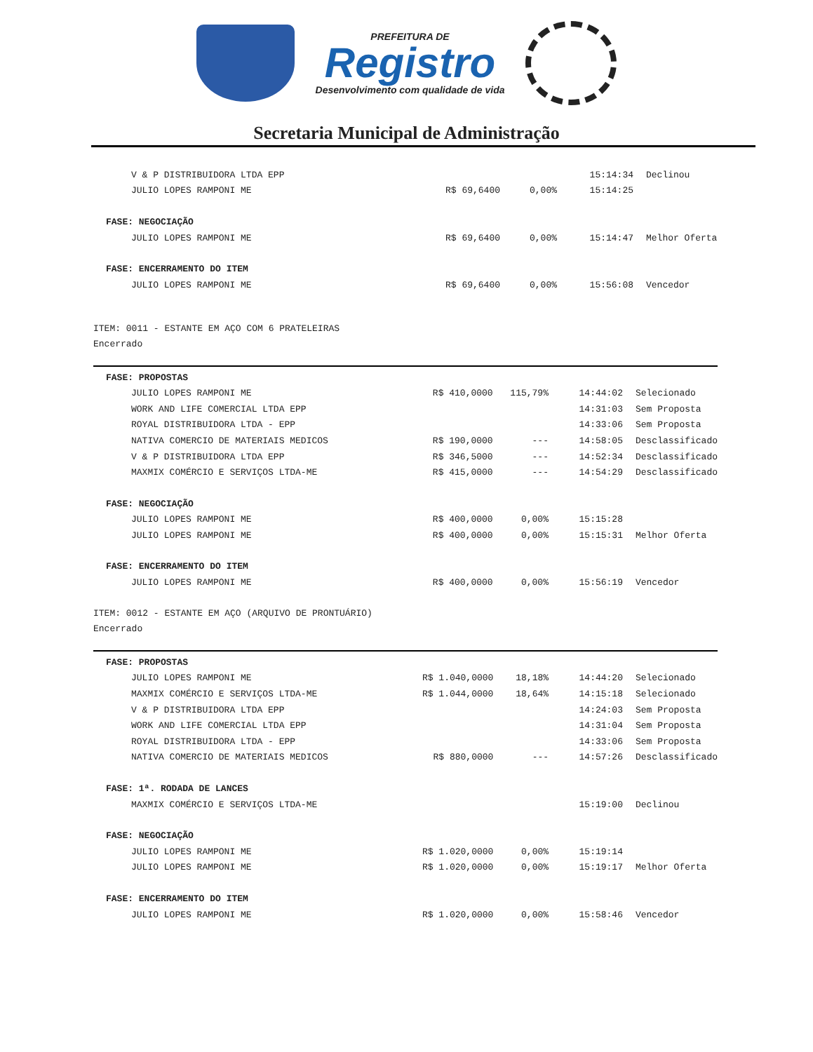PREFEITURA DE
Registro
Desenvolvimento com qualidade de vida
Secretaria Municipal de Administração
| V & P DISTRIBUIDORA LTDA EPP | | | 15:14:34 | Declinou |
| JULIO LOPES RAMPONI ME | R$ 69,6400 | 0,00% | 15:14:25 | |
| FASE: NEGOCIAÇÃO | | | | |
| JULIO LOPES RAMPONI ME | R$ 69,6400 | 0,00% | 15:14:47 | Melhor Oferta |
| FASE: ENCERRAMENTO DO ITEM | | | | |
| JULIO LOPES RAMPONI ME | R$ 69,6400 | 0,00% | 15:56:08 | Vencedor |
ITEM: 0011 - ESTANTE EM AÇO COM 6 PRATELEIRAS
Encerrado
| FASE: PROPOSTAS | | | | |
| JULIO LOPES RAMPONI ME | R$ 410,0000 | 115,79% | 14:44:02 | Selecionado |
| WORK AND LIFE COMERCIAL LTDA EPP | | | 14:31:03 | Sem Proposta |
| ROYAL DISTRIBUIDORA LTDA - EPP | | | 14:33:06 | Sem Proposta |
| NATIVA COMERCIO DE MATERIAIS MEDICOS | R$ 190,0000 | --- | 14:58:05 | Desclassificado |
| V & P DISTRIBUIDORA LTDA EPP | R$ 346,5000 | --- | 14:52:34 | Desclassificado |
| MAXMIX COMÉRCIO E SERVIÇOS LTDA-ME | R$ 415,0000 | --- | 14:54:29 | Desclassificado |
| FASE: NEGOCIAÇÃO | | | | |
| JULIO LOPES RAMPONI ME | R$ 400,0000 | 0,00% | 15:15:28 | |
| JULIO LOPES RAMPONI ME | R$ 400,0000 | 0,00% | 15:15:31 | Melhor Oferta |
| FASE: ENCERRAMENTO DO ITEM | | | | |
| JULIO LOPES RAMPONI ME | R$ 400,0000 | 0,00% | 15:56:19 | Vencedor |
ITEM: 0012 - ESTANTE EM AÇO (ARQUIVO DE PRONTUÁRIO)
Encerrado
| FASE: PROPOSTAS | | | | |
| JULIO LOPES RAMPONI ME | R$ 1.040,0000 | 18,18% | 14:44:20 | Selecionado |
| MAXMIX COMÉRCIO E SERVIÇOS LTDA-ME | R$ 1.044,0000 | 18,64% | 14:15:18 | Selecionado |
| V & P DISTRIBUIDORA LTDA EPP | | | 14:24:03 | Sem Proposta |
| WORK AND LIFE COMERCIAL LTDA EPP | | | 14:31:04 | Sem Proposta |
| ROYAL DISTRIBUIDORA LTDA - EPP | | | 14:33:06 | Sem Proposta |
| NATIVA COMERCIO DE MATERIAIS MEDICOS | R$ 880,0000 | --- | 14:57:26 | Desclassificado |
| FASE: 1ª. RODADA DE LANCES | | | | |
| MAXMIX COMÉRCIO E SERVIÇOS LTDA-ME | | | 15:19:00 | Declinou |
| FASE: NEGOCIAÇÃO | | | | |
| JULIO LOPES RAMPONI ME | R$ 1.020,0000 | 0,00% | 15:19:14 | |
| JULIO LOPES RAMPONI ME | R$ 1.020,0000 | 0,00% | 15:19:17 | Melhor Oferta |
| FASE: ENCERRAMENTO DO ITEM | | | | |
| JULIO LOPES RAMPONI ME | R$ 1.020,0000 | 0,00% | 15:58:46 | Vencedor |